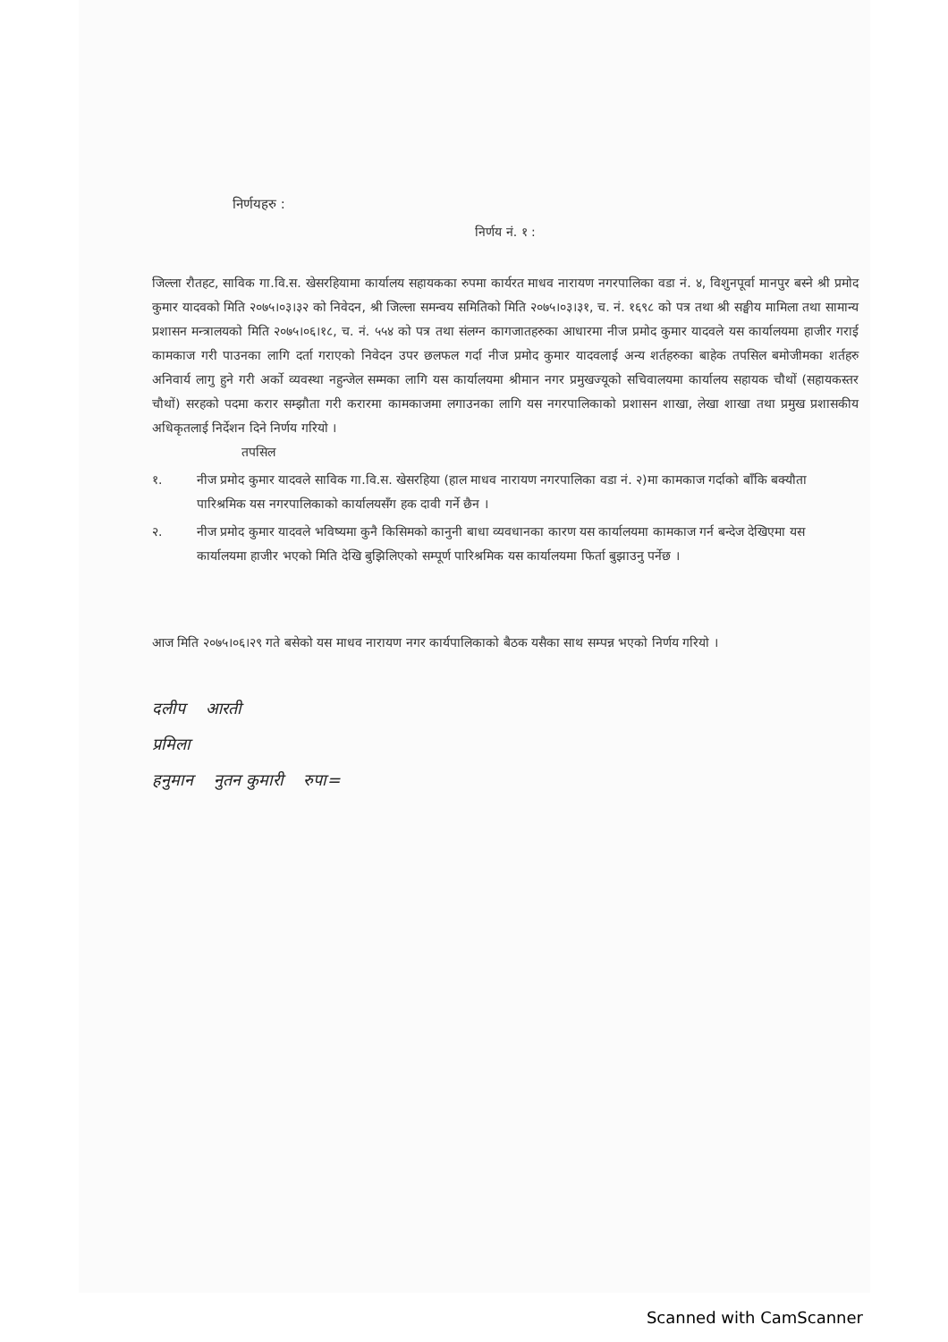निर्णयहरु :
निर्णय नं. १ :
जिल्ला रौतहट, साविक गा.वि.स. खेसरहियामा कार्यालय सहायकका रुपमा कार्यरत माधव नारायण नगरपालिका वडा नं. ४, विशुनपूर्वा मानपुर बस्ने श्री प्रमोद कुमार यादवको मिति २०७५।०३।३२ को निवेदन, श्री जिल्ला समन्वय समितिको मिति २०७५।०३।३१, च. नं. १६९८ को पत्र तथा श्री सङ्घीय मामिला तथा सामान्य प्रशासन मन्त्रालयको मिति २०७५।०६।१८, च. नं. ५५४ को पत्र तथा संलग्न कागजातहरुका आधारमा नीज प्रमोद कुमार यादवले यस कार्यालयमा हाजीर गराई कामकाज गरी पाउनका लागि दर्ता गराएको निवेदन उपर छलफल गर्दा नीज प्रमोद कुमार यादवलाई अन्य शर्तहरुका बाहेक तपसिल बमोजीमका शर्तहरु अनिवार्य लागु हुने गरी अर्को व्यवस्था नहुन्जेल सम्मका लागि यस कार्यालयमा श्रीमान नगर प्रमुखज्यूको सचिवालयमा कार्यालय सहायक चौथों (सहायकस्तर चौथों) सरहको पदमा करार सम्झौता गरी करारमा कामकाजमा लगाउनका लागि यस नगरपालिकाको प्रशासन शाखा, लेखा शाखा तथा प्रमुख प्रशासकीय अधिकृतलाई निर्देशन दिने निर्णय गरियो ।
तपसिल
१. नीज प्रमोद कुमार यादवले साविक गा.वि.स. खेसरहिया (हाल माधव नारायण नगरपालिका वडा नं. २)मा कामकाज गर्दाको बाँकि बक्यौता पारिश्रमिक यस नगरपालिकाको कार्यालयसँग हक दावी गर्ने छैन ।
२. नीज प्रमोद कुमार यादवले भविष्यमा कुनै किसिमको कानुनी बाधा व्यवधानका कारण यस कार्यालयमा कामकाज गर्न बन्देज देखिएमा यस कार्यालयमा हाजीर भएको मिति देखि बुझिलिएको सम्पूर्ण पारिश्रमिक यस कार्यालयमा फिर्ता बुझाउनु पर्नेछ ।
आज मिति २०७५।०६।२९ गते बसेको यस माधव नारायण नगर कार्यपालिकाको बैठक यसैका साथ सम्पन्न भएको निर्णय गरियो ।
दलीप आरती
प्रमिला
हनुमान नुतन कुमारी रुपा=
Scanned with CamScanner